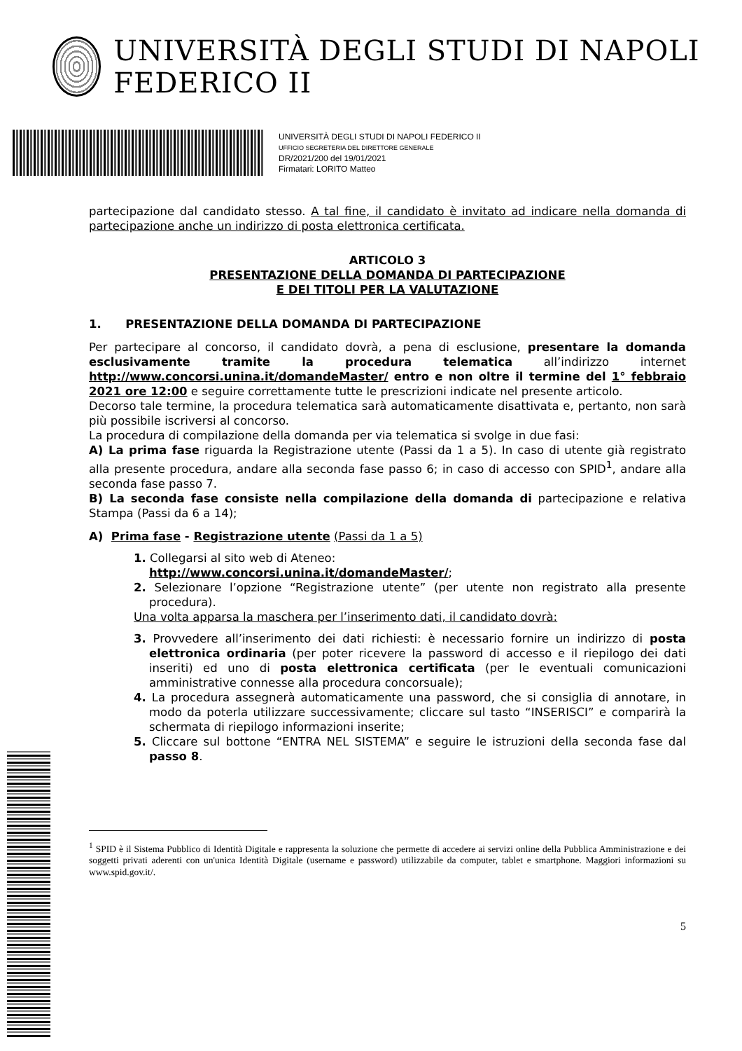UNIVERSITÀ DEGLI STUDI DI NAPOLI FEDERICO II
UNIVERSITÀ DEGLI STUDI DI NAPOLI FEDERICO II
UFFICIO SEGRETERIA DEL DIRETTORE GENERALE
DR/2021/200 del 19/01/2021
Firmatari: LORITO Matteo
partecipazione dal candidato stesso. A tal fine, il candidato è invitato ad indicare nella domanda di partecipazione anche un indirizzo di posta elettronica certificata.
ARTICOLO 3
PRESENTAZIONE DELLA DOMANDA DI PARTECIPAZIONE
E DEI TITOLI PER LA VALUTAZIONE
1. PRESENTAZIONE DELLA DOMANDA DI PARTECIPAZIONE
Per partecipare al concorso, il candidato dovrà, a pena di esclusione, presentare la domanda esclusivamente tramite la procedura telematica all’indirizzo internet http://www.concorsi.unina.it/domandeMaster/ entro e non oltre il termine del 1° febbraio 2021 ore 12:00 e seguire correttamente tutte le prescrizioni indicate nel presente articolo.
Decorso tale termine, la procedura telematica sarà automaticamente disattivata e, pertanto, non sarà più possibile iscriversi al concorso.
La procedura di compilazione della domanda per via telematica si svolge in due fasi:
A) La prima fase riguarda la Registrazione utente (Passi da 1 a 5). In caso di utente già registrato alla presente procedura, andare alla seconda fase passo 6; in caso di accesso con SPID<sup>1</sup>, andare alla seconda fase passo 7.
B) La seconda fase consiste nella compilazione della domanda di partecipazione e relativa Stampa (Passi da 6 a 14);
A) Prima fase - Registrazione utente (Passi da 1 a 5)
1. Collegarsi al sito web di Ateneo:
http://www.concorsi.unina.it/domandeMaster/;
2. Selezionare l’opzione “Registrazione utente” (per utente non registrato alla presente procedura).
Una volta apparsa la maschera per l’inserimento dati, il candidato dovrà:
3. Provvedere all’inserimento dei dati richiesti: è necessario fornire un indirizzo di posta elettronica ordinaria (per poter ricevere la password di accesso e il riepilogo dei dati inseriti) ed uno di posta elettronica certificata (per le eventuali comunicazioni amministrative connesse alla procedura concorsuale);
4. La procedura assegnerà automaticamente una password, che si consiglia di annotare, in modo da poterla utilizzare successivamente; cliccare sul tasto “INSERISCI” e comparirà la schermata di riepilogo informazioni inserite;
5. Cliccare sul bottone “ENTRA NEL SISTEMA” e seguire le istruzioni della seconda fase dal passo 8.
<sup>1</sup> SPID è il Sistema Pubblico di Identità Digitale e rappresenta la soluzione che permette di accedere ai servizi online della Pubblica Amministrazione e dei soggetti privati aderenti con un'unica Identità Digitale (username e password) utilizzabile da computer, tablet e smartphone. Maggiori informazioni su www.spid.gov.it/.
5